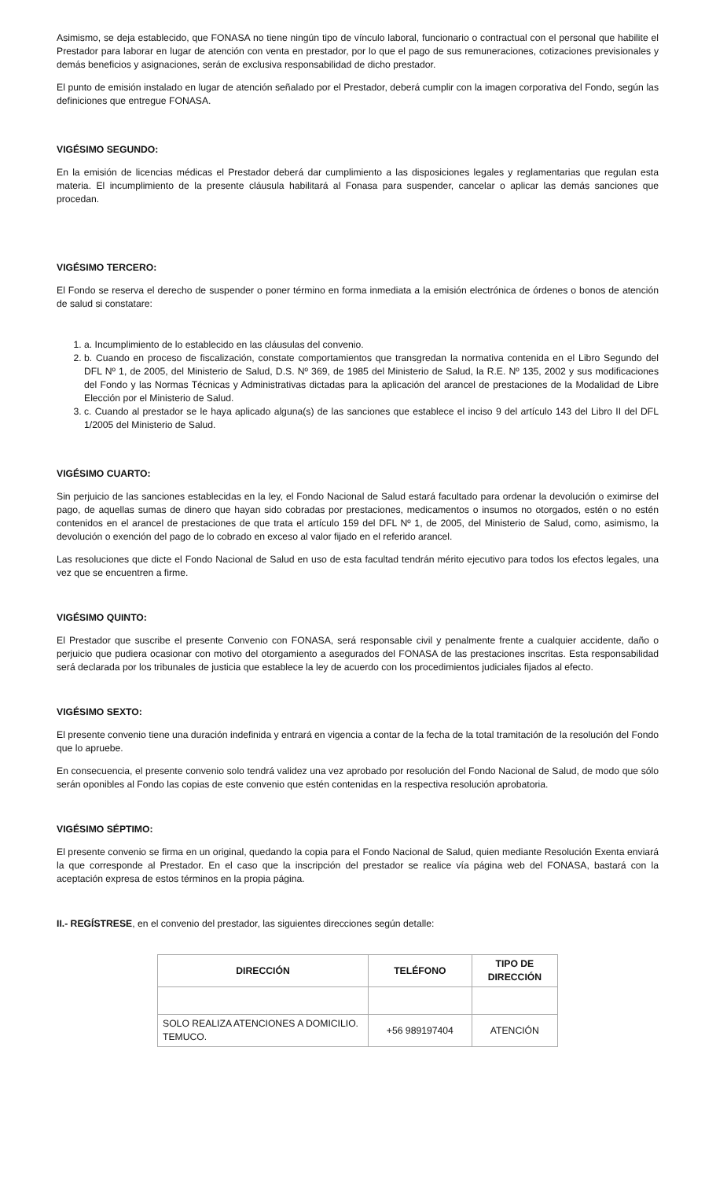Asimismo, se deja establecido, que FONASA no tiene ningún tipo de vínculo laboral, funcionario o contractual con el personal que habilite el Prestador para laborar en lugar de atención con venta en prestador, por lo que el pago de sus remuneraciones, cotizaciones previsionales y demás beneficios y asignaciones, serán de exclusiva responsabilidad de dicho prestador.
El punto de emisión instalado en lugar de atención señalado por el Prestador, deberá cumplir con la imagen corporativa del Fondo, según las definiciones que entregue FONASA.
VIGÉSIMO SEGUNDO:
En la emisión de licencias médicas el Prestador deberá dar cumplimiento a las disposiciones legales y reglamentarias que regulan esta materia. El incumplimiento de la presente cláusula habilitará al Fonasa para suspender, cancelar o aplicar las demás sanciones que procedan.
VIGÉSIMO TERCERO:
El Fondo se reserva el derecho de suspender o poner término en forma inmediata a la emisión electrónica de órdenes o bonos de atención de salud si constatare:
1. a. Incumplimiento de lo establecido en las cláusulas del convenio.
2. b. Cuando en proceso de fiscalización, constate comportamientos que transgredan la normativa contenida en el Libro Segundo del DFL Nº 1, de 2005, del Ministerio de Salud, D.S. Nº 369, de 1985 del Ministerio de Salud, la R.E. Nº 135, 2002 y sus modificaciones del Fondo y las Normas Técnicas y Administrativas dictadas para la aplicación del arancel de prestaciones de la Modalidad de Libre Elección por el Ministerio de Salud.
3. c. Cuando al prestador se le haya aplicado alguna(s) de las sanciones que establece el inciso 9 del artículo 143 del Libro II del DFL 1/2005 del Ministerio de Salud.
VIGÉSIMO CUARTO:
Sin perjuicio de las sanciones establecidas en la ley, el Fondo Nacional de Salud estará facultado para ordenar la devolución o eximirse del pago, de aquellas sumas de dinero que hayan sido cobradas por prestaciones, medicamentos o insumos no otorgados, estén o no estén contenidos en el arancel de prestaciones de que trata el artículo 159 del DFL Nº 1, de 2005, del Ministerio de Salud, como, asimismo, la devolución o exención del pago de lo cobrado en exceso al valor fijado en el referido arancel.
Las resoluciones que dicte el Fondo Nacional de Salud en uso de esta facultad tendrán mérito ejecutivo para todos los efectos legales, una vez que se encuentren a firme.
VIGÉSIMO QUINTO:
El Prestador que suscribe el presente Convenio con FONASA, será responsable civil y penalmente frente a cualquier accidente, daño o perjuicio que pudiera ocasionar con motivo del otorgamiento a asegurados del FONASA de las prestaciones inscritas. Esta responsabilidad será declarada por los tribunales de justicia que establece la ley de acuerdo con los procedimientos judiciales fijados al efecto.
VIGÉSIMO SEXTO:
El presente convenio tiene una duración indefinida y entrará en vigencia a contar de la fecha de la total tramitación de la resolución del Fondo que lo apruebe.
En consecuencia, el presente convenio solo tendrá validez una vez aprobado por resolución del Fondo Nacional de Salud, de modo que sólo serán oponibles al Fondo las copias de este convenio que estén contenidas en la respectiva resolución aprobatoria.
VIGÉSIMO SÉPTIMO:
El presente convenio se firma en un original, quedando la copia para el Fondo Nacional de Salud, quien mediante Resolución Exenta enviará la que corresponde al Prestador. En el caso que la inscripción del prestador se realice vía página web del FONASA, bastará con la aceptación expresa de estos términos en la propia página.
II.- REGÍSTRESE, en el convenio del prestador, las siguientes direcciones según detalle:
| DIRECCIÓN | TELÉFONO | TIPO DE DIRECCIÓN |
| --- | --- | --- |
| SOLO REALIZA ATENCIONES A DOMICILIO. TEMUCO. | +56 989197404 | ATENCIÓN |